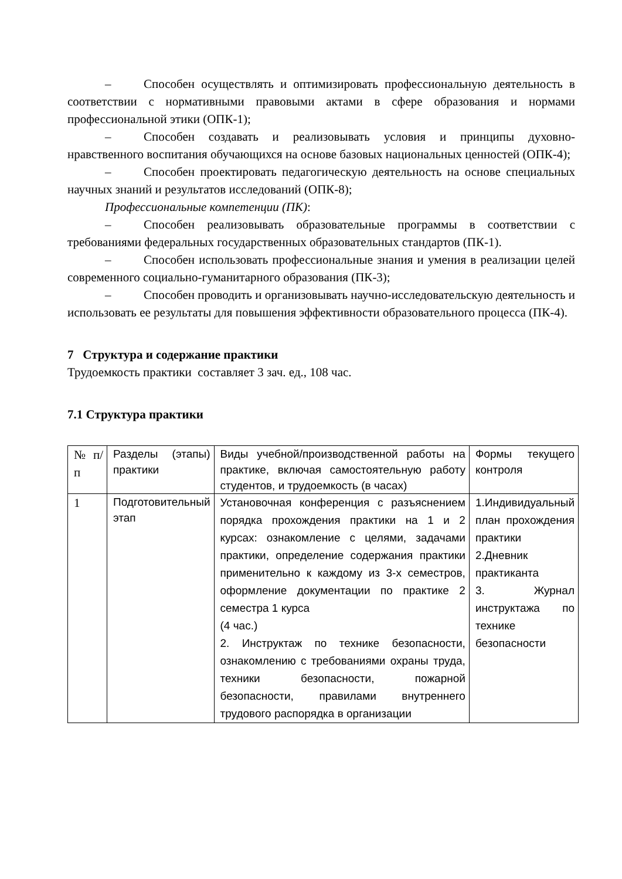– Способен осуществлять и оптимизировать профессиональную деятельность в соответствии с нормативными правовыми актами в сфере образования и нормами профессиональной этики (ОПК-1);
– Способен создавать и реализовывать условия и принципы духовно-нравственного воспитания обучающихся на основе базовых национальных ценностей (ОПК-4);
– Способен проектировать педагогическую деятельность на основе специальных научных знаний и результатов исследований (ОПК-8);
Профессиональные компетенции (ПК):
– Способен реализовывать образовательные программы в соответствии с требованиями федеральных государственных образовательных стандартов (ПК-1).
– Способен использовать профессиональные знания и умения в реализации целей современного социально-гуманитарного образования (ПК-3);
– Способен проводить и организовывать научно-исследовательскую деятельность и использовать ее результаты для повышения эффективности образовательного процесса (ПК-4).
7 Структура и содержание практики
Трудоемкость практики составляет 3 зач. ед., 108 час.
7.1 Структура практики
| № п/п | Разделы (этапы) практики | Виды учебной/производственной работы на практике, включая самостоятельную работу студентов, и трудоемкость (в часах) | Формы текущего контроля |
| 1 | Подготовительный этап | Установочная конференция с разъяснением порядка прохождения практики на 1 и 2 курсах: ознакомление с целями, задачами практики, определение содержания практики применительно к каждому из 3-х семестров, оформление документации по практике 2 семестра 1 курса (4 час.) 2. Инструктаж по технике безопасности, ознакомлению с требованиями охраны труда, техники безопасности, пожарной безопасности, правилами внутреннего трудового распорядка в организации | 1.Индивидуальный план прохождения практики 2.Дневник практиканта 3. Журнал инструктажа по технике безопасности |